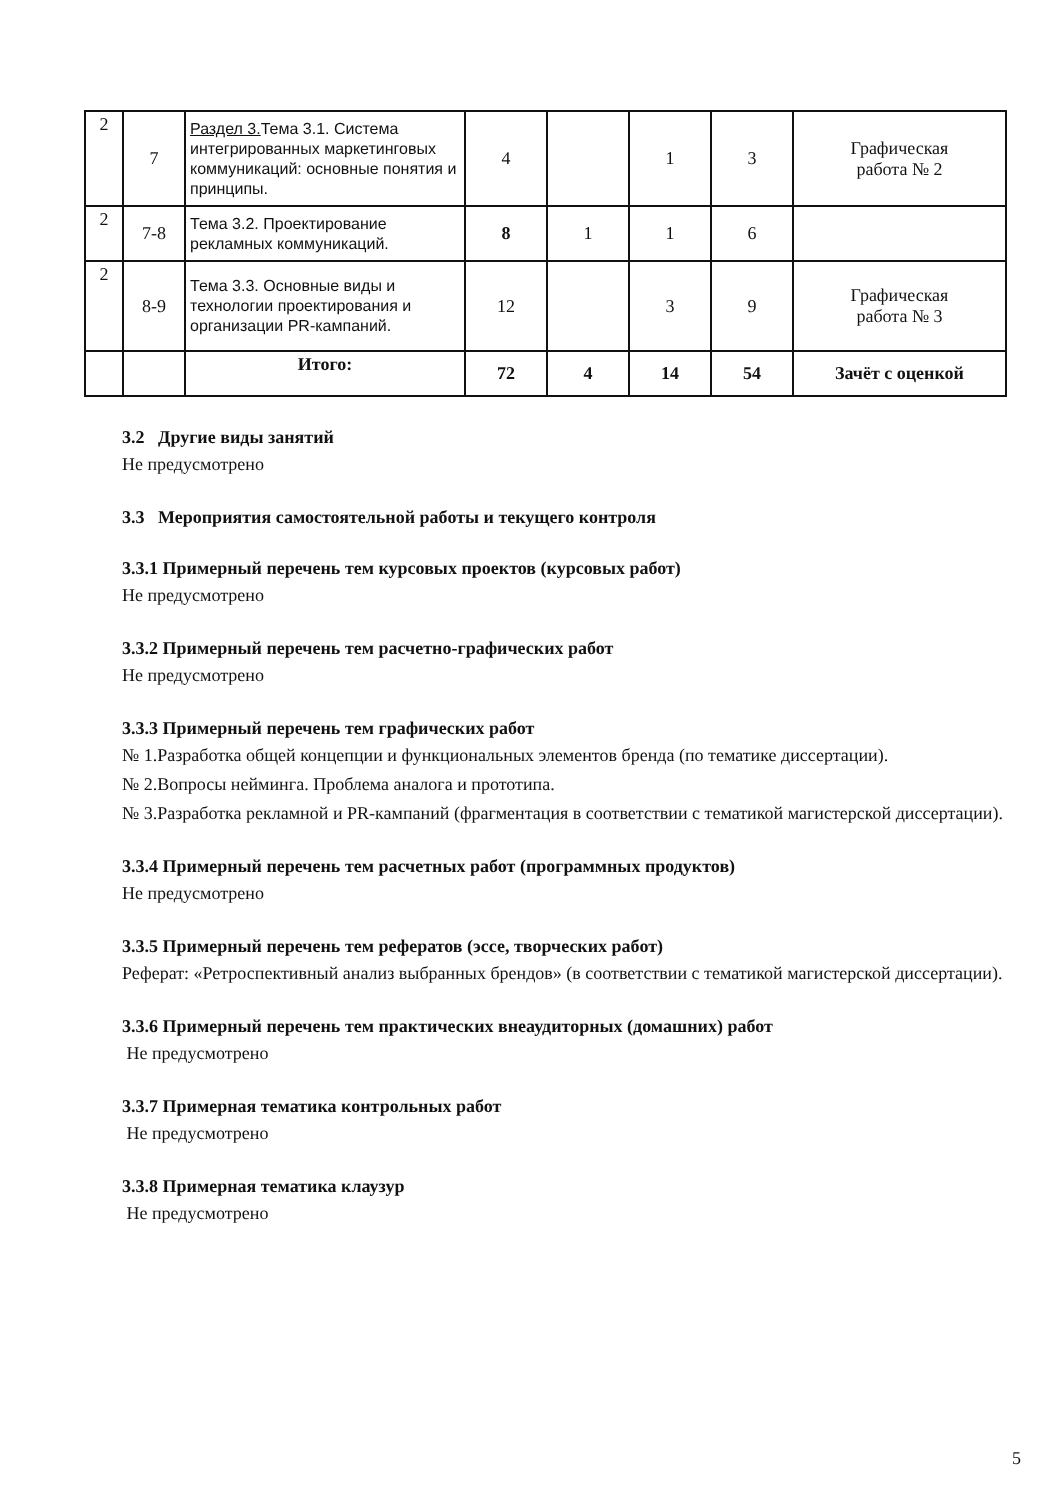| 2 | 7 | Раздел 3. Тема 3.1. Система интегрированных маркетинговых коммуникаций: основные понятия и принципы. | 4 | | 1 | 3 | Графическая работа № 2 |
| 2 | 7-8 | Тема 3.2. Проектирование рекламных коммуникаций. | 8 | 1 | 1 | 6 | |
| 2 | 8-9 | Тема 3.3. Основные виды и технологии проектирования и организации PR-кампаний. | 12 | | 3 | 9 | Графическая работа № 3 |
| | | Итого: | 72 | 4 | 14 | 54 | Зачёт с оценкой |
3.2 Другие виды занятий
Не предусмотрено
3.3 Мероприятия самостоятельной работы и текущего контроля
3.3.1 Примерный перечень тем курсовых проектов (курсовых работ)
Не предусмотрено
3.3.2 Примерный перечень тем расчетно-графических работ
Не предусмотрено
3.3.3 Примерный перечень тем графических работ
№ 1.Разработка общей концепции и функциональных элементов бренда (по тематике диссертации).
№ 2.Вопросы нейминга. Проблема аналога и прототипа.
№ 3.Разработка рекламной и PR-кампаний (фрагментация в соответствии с тематикой магистерской диссертации).
3.3.4 Примерный перечень тем расчетных работ (программных продуктов)
Не предусмотрено
3.3.5 Примерный перечень тем рефератов (эссе, творческих работ)
Реферат: «Ретроспективный анализ выбранных брендов» (в соответствии с тематикой магистерской диссертации).
3.3.6 Примерный перечень тем практических внеаудиторных (домашних) работ
Не предусмотрено
3.3.7 Примерная тематика контрольных работ
Не предусмотрено
3.3.8 Примерная тематика клаузур
Не предусмотрено
5